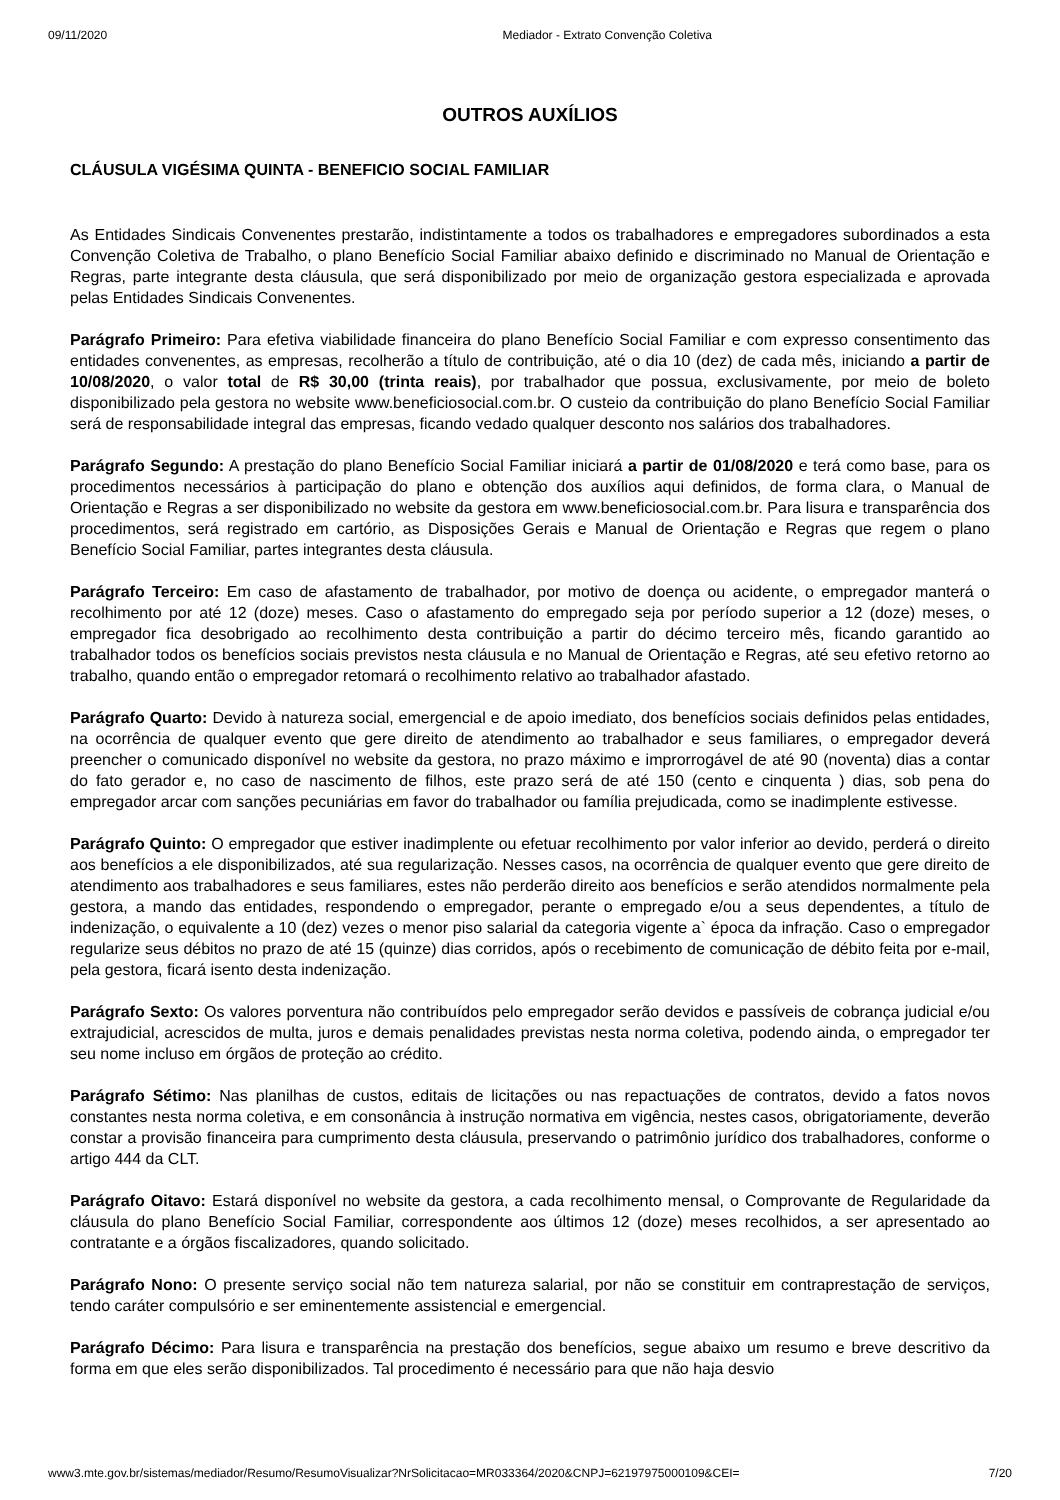09/11/2020 Mediador - Extrato Convenção Coletiva
OUTROS AUXÍLIOS
CLÁUSULA VIGÉSIMA QUINTA - BENEFICIO SOCIAL FAMILIAR
As Entidades Sindicais Convenentes prestarão, indistintamente a todos os trabalhadores e empregadores subordinados a esta Convenção Coletiva de Trabalho, o plano Benefício Social Familiar abaixo definido e discriminado no Manual de Orientação e Regras, parte integrante desta cláusula, que será disponibilizado por meio de organização gestora especializada e aprovada pelas Entidades Sindicais Convenentes.
Parágrafo Primeiro: Para efetiva viabilidade financeira do plano Benefício Social Familiar e com expresso consentimento das entidades convenentes, as empresas, recolherão a título de contribuição, até o dia 10 (dez) de cada mês, iniciando a partir de 10/08/2020, o valor total de R$ 30,00 (trinta reais), por trabalhador que possua, exclusivamente, por meio de boleto disponibilizado pela gestora no website www.beneficiosocial.com.br. O custeio da contribuição do plano Benefício Social Familiar será de responsabilidade integral das empresas, ficando vedado qualquer desconto nos salários dos trabalhadores.
Parágrafo Segundo: A prestação do plano Benefício Social Familiar iniciará a partir de 01/08/2020 e terá como base, para os procedimentos necessários à participação do plano e obtenção dos auxílios aqui definidos, de forma clara, o Manual de Orientação e Regras a ser disponibilizado no website da gestora em www.beneficiosocial.com.br. Para lisura e transparência dos procedimentos, será registrado em cartório, as Disposições Gerais e Manual de Orientação e Regras que regem o plano Benefício Social Familiar, partes integrantes desta cláusula.
Parágrafo Terceiro: Em caso de afastamento de trabalhador, por motivo de doença ou acidente, o empregador manterá o recolhimento por até 12 (doze) meses. Caso o afastamento do empregado seja por período superior a 12 (doze) meses, o empregador fica desobrigado ao recolhimento desta contribuição a partir do décimo terceiro mês, ficando garantido ao trabalhador todos os benefícios sociais previstos nesta cláusula e no Manual de Orientação e Regras, até seu efetivo retorno ao trabalho, quando então o empregador retomará o recolhimento relativo ao trabalhador afastado.
Parágrafo Quarto: Devido à natureza social, emergencial e de apoio imediato, dos benefícios sociais definidos pelas entidades, na ocorrência de qualquer evento que gere direito de atendimento ao trabalhador e seus familiares, o empregador deverá preencher o comunicado disponível no website da gestora, no prazo máximo e improrrogável de até 90 (noventa) dias a contar do fato gerador e, no caso de nascimento de filhos, este prazo será de até 150 (cento e cinquenta ) dias, sob pena do empregador arcar com sanções pecuniárias em favor do trabalhador ou família prejudicada, como se inadimplente estivesse.
Parágrafo Quinto: O empregador que estiver inadimplente ou efetuar recolhimento por valor inferior ao devido, perderá o direito aos benefícios a ele disponibilizados, até sua regularização. Nesses casos, na ocorrência de qualquer evento que gere direito de atendimento aos trabalhadores e seus familiares, estes não perderão direito aos benefícios e serão atendidos normalmente pela gestora, a mando das entidades, respondendo o empregador, perante o empregado e/ou a seus dependentes, a título de indenização, o equivalente a 10 (dez) vezes o menor piso salarial da categoria vigente a` época da infração. Caso o empregador regularize seus débitos no prazo de até 15 (quinze) dias corridos, após o recebimento de comunicação de débito feita por e-mail, pela gestora, ficará isento desta indenização.
Parágrafo Sexto: Os valores porventura não contribuídos pelo empregador serão devidos e passíveis de cobrança judicial e/ou extrajudicial, acrescidos de multa, juros e demais penalidades previstas nesta norma coletiva, podendo ainda, o empregador ter seu nome incluso em órgãos de proteção ao crédito.
Parágrafo Sétimo: Nas planilhas de custos, editais de licitações ou nas repactuações de contratos, devido a fatos novos constantes nesta norma coletiva, e em consonância à instrução normativa em vigência, nestes casos, obrigatoriamente, deverão constar a provisão financeira para cumprimento desta cláusula, preservando o patrimônio jurídico dos trabalhadores, conforme o artigo 444 da CLT.
Parágrafo Oitavo: Estará disponível no website da gestora, a cada recolhimento mensal, o Comprovante de Regularidade da cláusula do plano Benefício Social Familiar, correspondente aos últimos 12 (doze) meses recolhidos, a ser apresentado ao contratante e a órgãos fiscalizadores, quando solicitado.
Parágrafo Nono: O presente serviço social não tem natureza salarial, por não se constituir em contraprestação de serviços, tendo caráter compulsório e ser eminentemente assistencial e emergencial.
Parágrafo Décimo: Para lisura e transparência na prestação dos benefícios, segue abaixo um resumo e breve descritivo da forma em que eles serão disponibilizados. Tal procedimento é necessário para que não haja desvio
www3.mte.gov.br/sistemas/mediador/Resumo/ResumoVisualizar?NrSolicitacao=MR033364/2020&CNPJ=62197975000109&CEI= 7/20